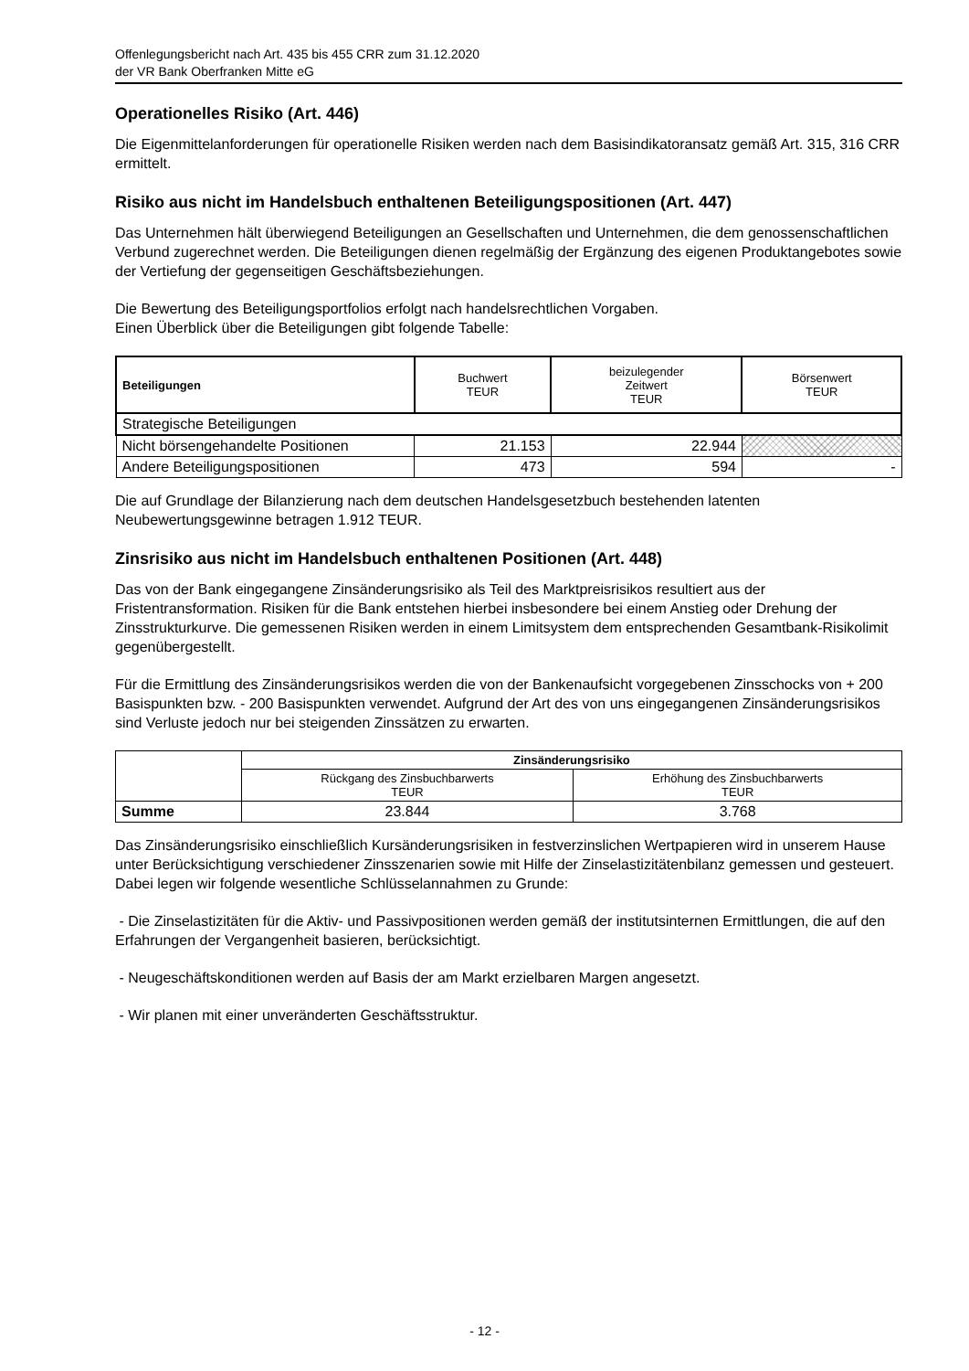Offenlegungsbericht nach Art. 435 bis 455 CRR zum 31.12.2020
der VR Bank Oberfranken Mitte eG
Operationelles Risiko (Art. 446)
Die Eigenmittelanforderungen für operationelle Risiken werden nach dem Basisindikatoransatz gemäß Art. 315, 316 CRR ermittelt.
Risiko aus nicht im Handelsbuch enthaltenen Beteiligungspositionen (Art. 447)
Das Unternehmen hält überwiegend Beteiligungen an Gesellschaften und Unternehmen, die dem genossenschaftlichen Verbund zugerechnet werden. Die Beteiligungen dienen regelmäßig der Ergänzung des eigenen Produktangebotes sowie der Vertiefung der gegenseitigen Geschäftsbeziehungen.
Die Bewertung des Beteiligungsportfolios erfolgt nach handelsrechtlichen Vorgaben.
Einen Überblick über die Beteiligungen gibt folgende Tabelle:
| Beteiligungen | Buchwert TEUR | beizulegender Zeitwert TEUR | Börsenwert TEUR |
| --- | --- | --- | --- |
| Strategische Beteiligungen | | | |
| Nicht börsengehandelte Positionen | 21.153 | 22.944 | |
| Andere Beteiligungspositionen | 473 | 594 | - |
Die auf Grundlage der Bilanzierung nach dem deutschen Handelsgesetzbuch bestehenden latenten Neubewertungsgewinne betragen 1.912 TEUR.
Zinsrisiko aus nicht im Handelsbuch enthaltenen Positionen (Art. 448)
Das von der Bank eingegangene Zinsänderungsrisiko als Teil des Marktpreisrisikos resultiert aus der Fristentransformation. Risiken für die Bank entstehen hierbei insbesondere bei einem Anstieg oder Drehung der Zinsstrukturkurve. Die gemessenen Risiken werden in einem Limitsystem dem entsprechenden Gesamtbank-Risikolimit gegenübergestellt.
Für die Ermittlung des Zinsänderungsrisikos werden die von der Bankenaufsicht vorgegebenen Zinsschocks von + 200 Basispunkten bzw. - 200 Basispunkten verwendet. Aufgrund der Art des von uns eingegangenen Zinsänderungsrisikos sind Verluste jedoch nur bei steigenden Zinssätzen zu erwarten.
| | Zinsänderungsrisiko | |
| | Rückgang des Zinsbuchbarwerts TEUR | Erhöhung des Zinsbuchbarwerts TEUR |
| Summe | 23.844 | 3.768 |
Das Zinsänderungsrisiko einschließlich Kursänderungsrisiken in festverzinslichen Wertpapieren wird in unserem Hause unter Berücksichtigung verschiedener Zinsszenarien sowie mit Hilfe der Zinselastizitätenbilanz gemessen und gesteuert. Dabei legen wir folgende wesentliche Schlüsselannahmen zu Grunde:
- Die Zinselastizitäten für die Aktiv- und Passivpositionen werden gemäß der institutsinternen Ermittlungen, die auf den Erfahrungen der Vergangenheit basieren, berücksichtigt.
- Neugeschäftskonditionen werden auf Basis der am Markt erzielbaren Margen angesetzt.
- Wir planen mit einer unveränderten Geschäftsstruktur.
- 12 -